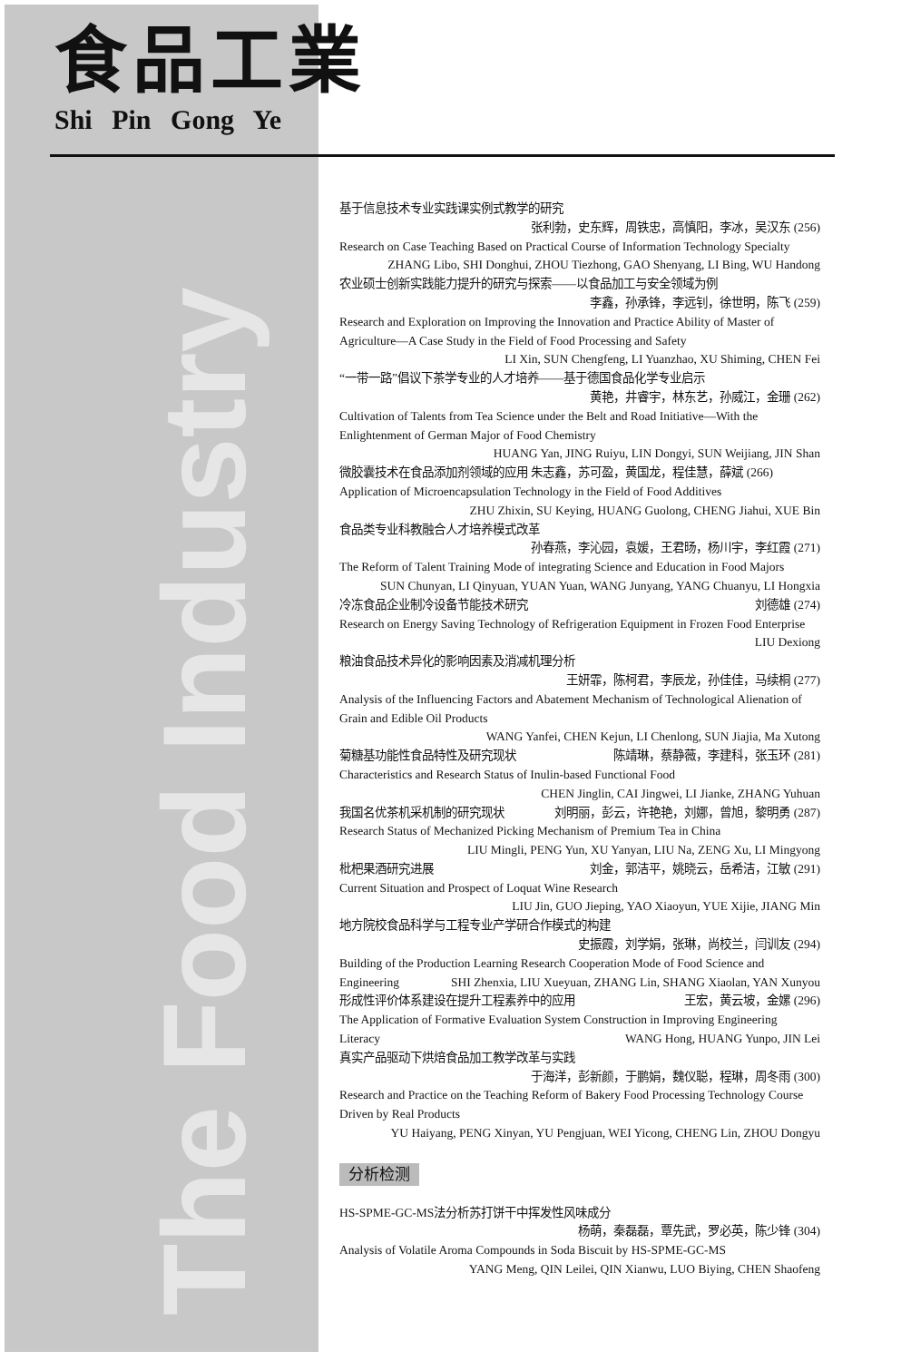The Food Industry
食品工業
Shi Pin Gong Ye
基于信息技术专业实践课实例式教学的研究
张利勃，史东辉，周铁忠，高慎阳，李冰，吴汉东 (256)
Research on Case Teaching Based on Practical Course of Information Technology Specialty
ZHANG Libo, SHI Donghui, ZHOU Tiezhong, GAO Shenyang, LI Bing, WU Handong
农业硕士创新实践能力提升的研究与探索——以食品加工与安全领域为例
李鑫，孙承锋，李远钊，徐世明，陈飞 (259)
Research and Exploration on Improving the Innovation and Practice Ability of Master of Agriculture—A Case Study in the Field of Food Processing and Safety
LI Xin, SUN Chengfeng, LI Yuanzhao, XU Shiming, CHEN Fei
“一带一路”倡议下茶学专业的人才培养——基于德国食品化学专业启示
黄艳，井睿宇，林东艺，孙威江，金珊 (262)
Cultivation of Talents from Tea Science under the Belt and Road Initiative—With the Enlightenment of German Major of Food Chemistry
HUANG Yan, JING Ruiyu, LIN Dongyi, SUN Weijiang, JIN Shan
微胶囊技术在食品添加剂领域的应用 朱志鑫，苏可盈，黄国龙，程佳慧，薛斌 (266)
Application of Microencapsulation Technology in the Field of Food Additives
ZHU Zhixin, SU Keying, HUANG Guolong, CHENG Jiahui, XUE Bin
食品类专业科教融合人才培养模式改革
孙春燕，李沁园，袁媛，王君旸，杨川宇，李红霞 (271)
The Reform of Talent Training Mode of integrating Science and Education in Food Majors
SUN Chunyan, LI Qinyuan, YUAN Yuan, WANG Junyang, YANG Chuanyu, LI Hongxia
冷冻食品企业制冷设备节能技术研究 刘德雄 (274)
Research on Energy Saving Technology of Refrigeration Equipment in Frozen Food Enterprise
LIU Dexiong
粮油食品技术异化的影响因素及消减机理分析
王妍霏，陈柯君，李辰龙，孙佳佳，马续桐 (277)
Analysis of the Influencing Factors and Abatement Mechanism of Technological Alienation of Grain and Edible Oil Products
WANG Yanfei, CHEN Kejun, LI Chenlong, SUN Jiajia, Ma Xutong
菊糖基功能性食品特性及研究现状 陈靖琳，蔡静薇，李建科，张玉环 (281)
Characteristics and Research Status of Inulin-based Functional Food
CHEN Jinglin, CAI Jingwei, LI Jianke, ZHANG Yuhuan
我国名优茶机采机制的研究现状 刘明丽，彭云，许艳艳，刘娜，曾旭，黎明勇 (287)
Research Status of Mechanized Picking Mechanism of Premium Tea in China
LIU Mingli, PENG Yun, XU Yanyan, LIU Na, ZENG Xu, LI Mingyong
枇杷果酒研究进展 刘金，郭洁平，姚晓云，岳希洁，江敏 (291)
Current Situation and Prospect of Loquat Wine Research
LIU Jin, GUO Jieping, YAO Xiaoyun, YUE Xijie, JIANG Min
地方院校食品科学与工程专业产学研合作模式的构建
史振霞，刘学娟，张琳，尚校兰，闫训友 (294)
Building of the Production Learning Research Cooperation Mode of Food Science and Engineering SHI Zhenxia, LIU Xueyuan, ZHANG Lin, SHANG Xiaolan, YAN Xunyou
形成性评价体系建设在提升工程素养中的应用 王宏，黄云坡，金嫘 (296)
The Application of Formative Evaluation System Construction in Improving Engineering Literacy WANG Hong, HUANG Yunpo, JIN Lei
真实产品驱动下烘焙食品加工教学改革与实践
于海洋，彭新颜，于鹏娟，魏仪聪，程琳，周冬雨 (300)
Research and Practice on the Teaching Reform of Bakery Food Processing Technology Course Driven by Real Products
YU Haiyang, PENG Xinyan, YU Pengjuan, WEI Yicong, CHENG Lin, ZHOU Dongyu
分析检测
HS-SPME-GC-MS法分析苏打饼干中挥发性风味成分
杨萌，秦磊磊，覃先武，罗必英，陈少锋 (304)
Analysis of Volatile Aroma Compounds in Soda Biscuit by HS-SPME-GC-MS
YANG Meng, QIN Leilei, QIN Xianwu, LUO Biying, CHEN Shaofeng